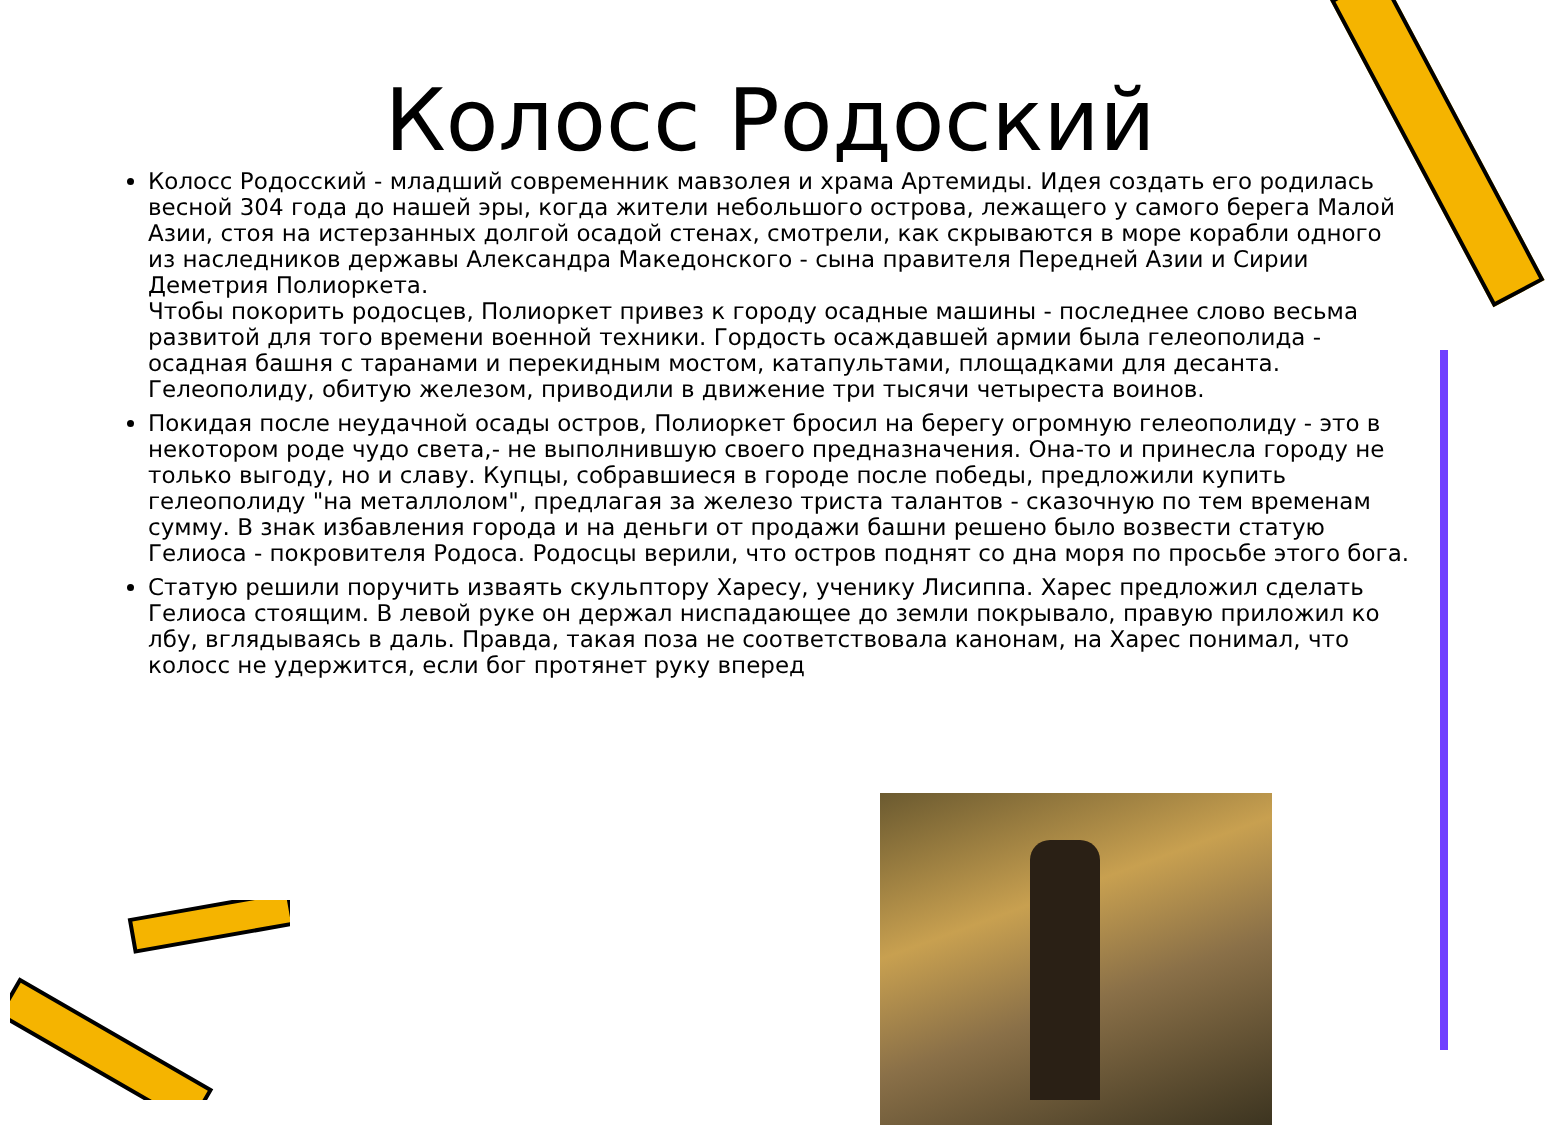Колосс Родоский
Колосс Родосский - младший современник мавзолея и храма Артемиды. Идея создать его родилась весной 304 года до нашей эры, когда жители небольшого острова, лежащего у самого берега Малой Азии, стоя на истерзанных долгой осадой стенах, смотрели, как скрываются в море корабли одного из наследников державы Александра Македонского - сына правителя Передней Азии и Сирии Деметрия Полиоркета.
Чтобы покорить родосцев, Полиоркет привез к городу осадные машины - последнее слово весьма развитой для того времени военной техники. Гордость осаждавшей армии была гелеополида - осадная башня с таранами и перекидным мостом, катапультами, площадками для десанта. Гелеополиду, обитую железом, приводили в движение три тысячи четыреста воинов.
Покидая после неудачной осады остров, Полиоркет бросил на берегу огромную гелеополиду - это в некотором роде чудо света,- не выполнившую своего предназначения. Она-то и принесла городу не только выгоду, но и славу. Купцы, собравшиеся в городе после победы, предложили купить гелеополиду "на металлолом", предлагая за железо триста талантов - сказочную по тем временам сумму. В знак избавления города и на деньги от продажи башни решено было возвести статую Гелиоса - покровителя Родоса. Родосцы верили, что остров поднят со дна моря по просьбе этого бога.
Статую решили поручить изваять скульптору Харесу, ученику Лисиппа. Харес предложил сделать Гелиоса стоящим. В левой руке он держал ниспадающее до земли покрывало, правую приложил ко лбу, вглядываясь в даль. Правда, такая поза не соответствовала канонам, на Харес понимал, что колосс не удержится, если бог протянет руку вперед